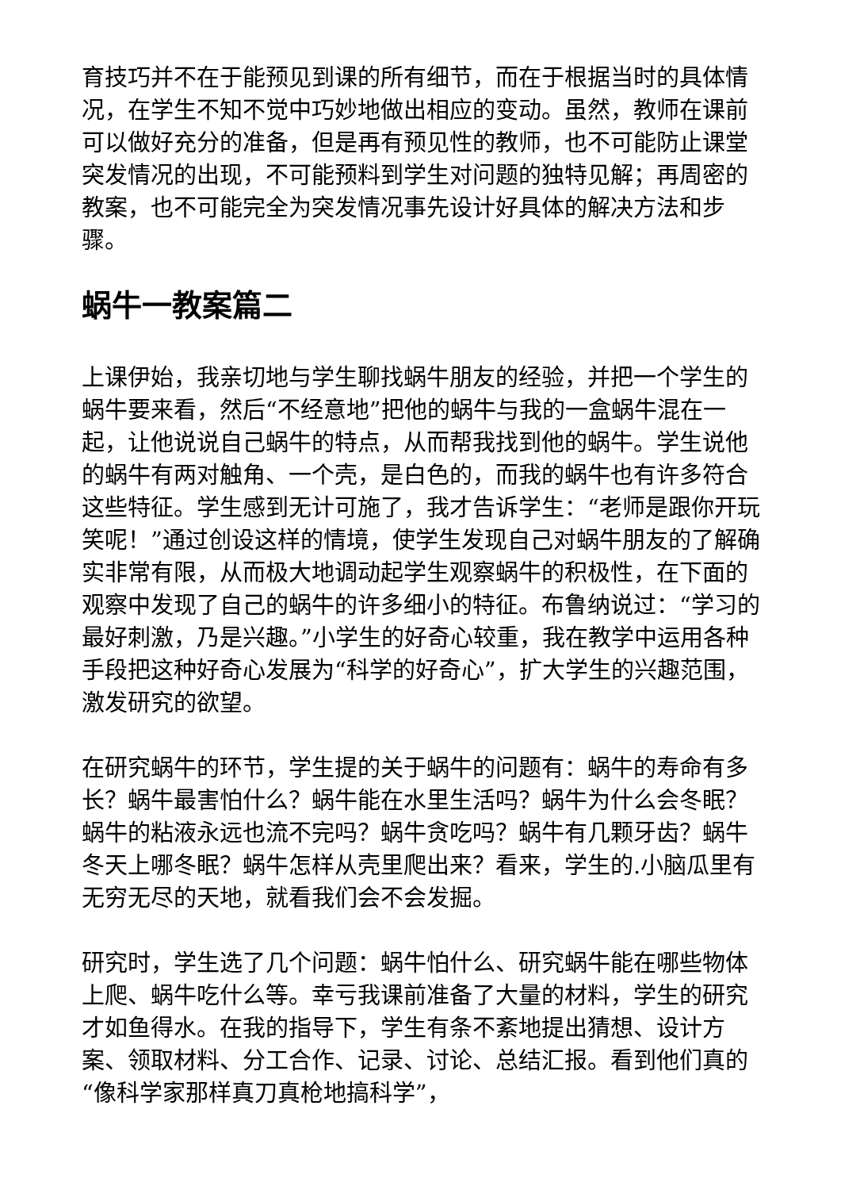育技巧并不在于能预见到课的所有细节，而在于根据当时的具体情况，在学生不知不觉中巧妙地做出相应的变动。虽然，教师在课前可以做好充分的准备，但是再有预见性的教师，也不可能防止课堂突发情况的出现，不可能预料到学生对问题的独特见解；再周密的教案，也不可能完全为突发情况事先设计好具体的解决方法和步骤。
蜗牛一教案篇二
上课伊始，我亲切地与学生聊找蜗牛朋友的经验，并把一个学生的蜗牛要来看，然后“不经意地”把他的蜗牛与我的一盒蜗牛混在一起，让他说说自己蜗牛的特点，从而帮我找到他的蜗牛。学生说他的蜗牛有两对触角、一个壳，是白色的，而我的蜗牛也有许多符合这些特征。学生感到无计可施了，我才告诉学生：“老师是跟你开玩笑呢！”通过创设这样的情境，使学生发现自己对蜗牛朋友的了解确实非常有限，从而极大地调动起学生观察蜗牛的积极性，在下面的观察中发现了自己的蜗牛的许多细小的特征。布鲁纳说过：“学习的最好刺激，乃是兴趣。”小学生的好奇心较重，我在教学中运用各种手段把这种好奇心发展为“科学的好奇心”，扩大学生的兴趣范围，激发研究的欲望。
在研究蜗牛的环节，学生提的关于蜗牛的问题有：蜗牛的寿命有多长？蜗牛最害怕什么？蜗牛能在水里生活吗？蜗牛为什么会冬眠？蜗牛的粘液永远也流不完吗？蜗牛贪吃吗？蜗牛有几颗牙齿？蜗牛冬天上哪冬眠？蜗牛怎样从壳里爬出来？看来，学生的.小脑瓜里有无穷无尽的天地，就看我们会不会发掘。
研究时，学生选了几个问题：蜗牛怕什么、研究蜗牛能在哪些物体上爬、蜗牛吃什么等。幸亏我课前准备了大量的材料，学生的研究才如鱼得水。在我的指导下，学生有条不紊地提出猜想、设计方案、领取材料、分工合作、记录、讨论、总结汇报。看到他们真的“像科学家那样真刀真枪地搞科学”，